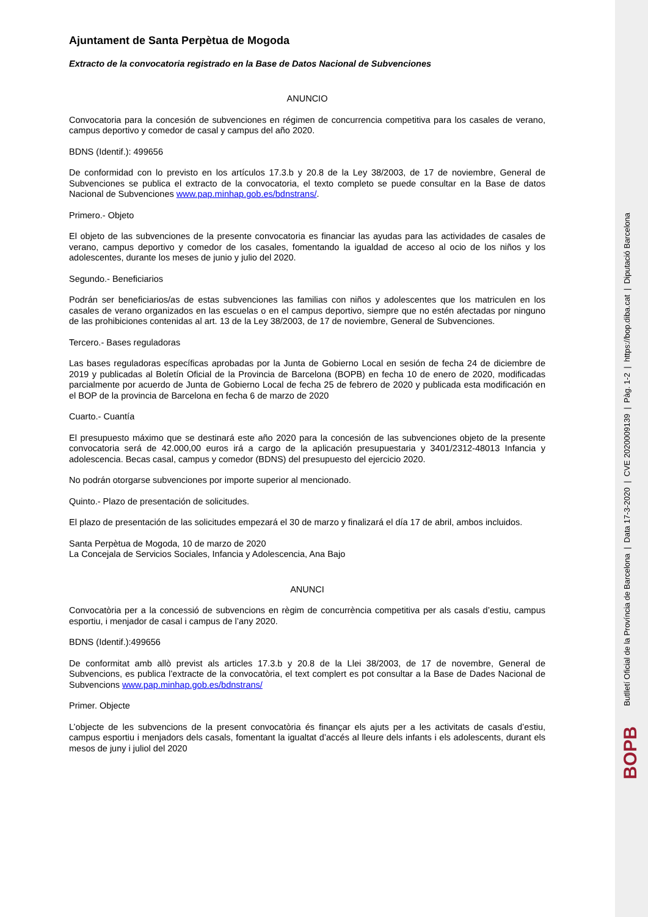Ajuntament de Santa Perpètua de Mogoda
Extracto de la convocatoria registrado en la Base de Datos Nacional de Subvenciones
ANUNCIO
Convocatoria para la concesión de subvenciones en régimen de concurrencia competitiva para los casales de verano, campus deportivo y comedor de casal y campus del año 2020.
BDNS (Identif.): 499656
De conformidad con lo previsto en los artículos 17.3.b y 20.8 de la Ley 38/2003, de 17 de noviembre, General de Subvenciones se publica el extracto de la convocatoria, el texto completo se puede consultar en la Base de datos Nacional de Subvenciones www.pap.minhap.gob.es/bdnstrans/.
Primero.- Objeto
El objeto de las subvenciones de la presente convocatoria es financiar las ayudas para las actividades de casales de verano, campus deportivo y comedor de los casales, fomentando la igualdad de acceso al ocio de los niños y los adolescentes, durante los meses de junio y julio del 2020.
Segundo.- Beneficiarios
Podrán ser beneficiarios/as de estas subvenciones las familias con niños y adolescentes que los matriculen en los casales de verano organizados en las escuelas o en el campus deportivo, siempre que no estén afectadas por ninguno de las prohibiciones contenidas al art. 13 de la Ley 38/2003, de 17 de noviembre, General de Subvenciones.
Tercero.- Bases reguladoras
Las bases reguladoras específicas aprobadas por la Junta de Gobierno Local en sesión de fecha 24 de diciembre de 2019 y publicadas al Boletín Oficial de la Provincia de Barcelona (BOPB) en fecha 10 de enero de 2020, modificadas parcialmente por acuerdo de Junta de Gobierno Local de fecha 25 de febrero de 2020 y publicada esta modificación en el BOP de la provincia de Barcelona en fecha 6 de marzo de 2020
Cuarto.- Cuantía
El presupuesto máximo que se destinará este año 2020 para la concesión de las subvenciones objeto de la presente convocatoria será de 42.000,00 euros irá a cargo de la aplicación presupuestaria y 3401/2312-48013 Infancia y adolescencia. Becas casal, campus y comedor (BDNS) del presupuesto del ejercicio 2020.
No podrán otorgarse subvenciones por importe superior al mencionado.
Quinto.- Plazo de presentación de solicitudes.
El plazo de presentación de las solicitudes empezará el 30 de marzo y finalizará el día 17 de abril, ambos incluidos.
Santa Perpètua de Mogoda, 10 de marzo de 2020
La Concejala de Servicios Sociales, Infancia y Adolescencia, Ana Bajo
ANUNCI
Convocatòria per a la concessió de subvencions en règim de concurrència competitiva per als casals d’estiu, campus esportiu, i menjador de casal i campus de l’any 2020.
BDNS (Identif.):499656
De conformitat amb allò previst als articles 17.3.b y 20.8 de la Llei 38/2003, de 17 de novembre, General de Subvencions, es publica l’extracte de la convocatòria, el text complert es pot consultar a la Base de Dades Nacional de Subvencions www.pap.minhap.gob.es/bdnstrans/
Primer. Objecte
L’objecte de les subvencions de la present convocatòria és finançar els ajuts per a les activitats de casals d’estiu, campus esportiu i menjadors dels casals, fomentant la igualtat d’accés al lleure dels infants i els adolescents, durant els mesos de juny i juliol del 2020
BOPB
Butlletí Oficial de la Província de Barcelona | Data 17-3-2020 | CVE 2020009139 | Pàg. 1-2 | https://bop.diba.cat | Diputació Barcelona